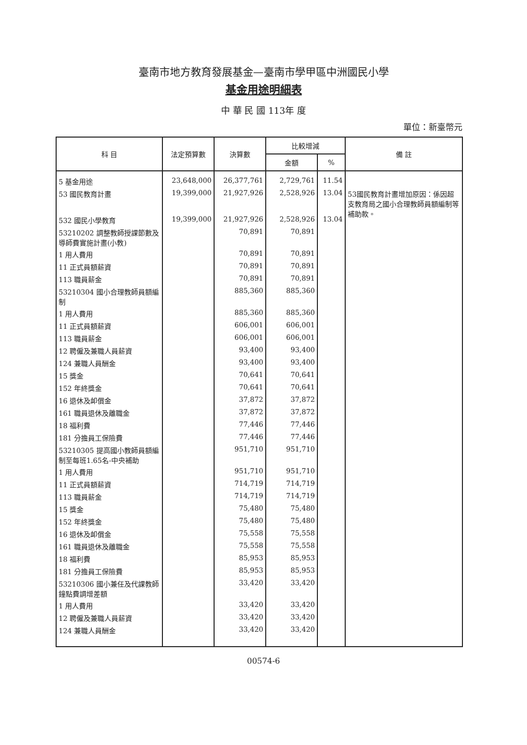臺南市地方教育發展基金—臺南市學甲區中洲國民小學
基金用途明細表
中 華 民 國 113年 度
單位：新臺幣元
| 科 目 | 法定預算數 | 決算數 | 比較增減 | | 備 註 |
| --- | --- | --- | --- | --- | --- |
| | | | 金額 | % | |
| 5 基金用途 | 23,648,000 | 26,377,761 | 2,729,761 | 11.54 | |
| 53 國民教育計畫 | 19,399,000 | 21,927,926 | 2,528,926 | 13.04 | 53國民教育計畫增加原因：係因超支教育局之國小合理教師員額編制等補助款。 |
| 532 國民小學教育 | 19,399,000 | 21,927,926 | 2,528,926 | 13.04 | |
| 53210202 調整教師授課節數及導師費實施計畫(小教) | | 70,891 | 70,891 | | |
| 1 用人費用 | | 70,891 | 70,891 | | |
| 11 正式員額薪資 | | 70,891 | 70,891 | | |
| 113 職員薪金 | | 70,891 | 70,891 | | |
| 53210304 國小合理教師員額編制 | | 885,360 | 885,360 | | |
| 1 用人費用 | | 885,360 | 885,360 | | |
| 11 正式員額薪資 | | 606,001 | 606,001 | | |
| 113 職員薪金 | | 606,001 | 606,001 | | |
| 12 聘僱及兼職人員薪資 | | 93,400 | 93,400 | | |
| 124 兼職人員酬金 | | 93,400 | 93,400 | | |
| 15 獎金 | | 70,641 | 70,641 | | |
| 152 年終獎金 | | 70,641 | 70,641 | | |
| 16 退休及卹償金 | | 37,872 | 37,872 | | |
| 161 職員退休及離職金 | | 37,872 | 37,872 | | |
| 18 福利費 | | 77,446 | 77,446 | | |
| 181 分擔員工保險費 | | 77,446 | 77,446 | | |
| 53210305 提高國小教師員額編制至每班1.65名-中央補助 | | 951,710 | 951,710 | | |
| 1 用人費用 | | 951,710 | 951,710 | | |
| 11 正式員額薪資 | | 714,719 | 714,719 | | |
| 113 職員薪金 | | 714,719 | 714,719 | | |
| 15 獎金 | | 75,480 | 75,480 | | |
| 152 年終獎金 | | 75,480 | 75,480 | | |
| 16 退休及卹償金 | | 75,558 | 75,558 | | |
| 161 職員退休及離職金 | | 75,558 | 75,558 | | |
| 18 福利費 | | 85,953 | 85,953 | | |
| 181 分擔員工保險費 | | 85,953 | 85,953 | | |
| 53210306 國小兼任及代課教師鐘點費調增差額 | | 33,420 | 33,420 | | |
| 1 用人費用 | | 33,420 | 33,420 | | |
| 12 聘僱及兼職人員薪資 | | 33,420 | 33,420 | | |
| 124 兼職人員酬金 | | 33,420 | 33,420 | | |
00574-6